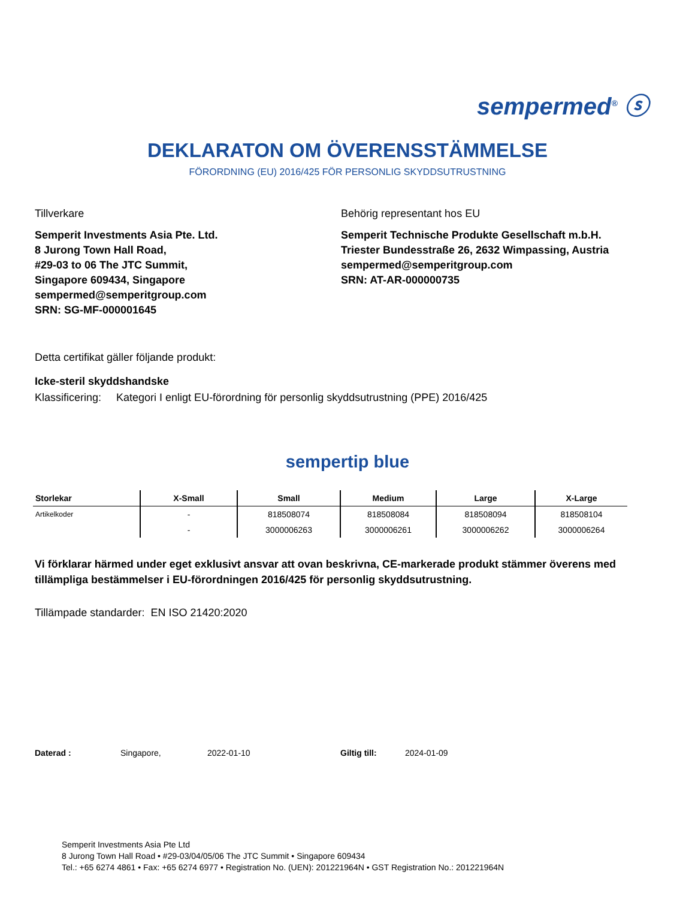sempermed<sup>®</sup> ⓢ
DEKLARATON OM ÖVERENSSTÄMMELSE
FÖRORDNING (EU) 2016/425 FÖR PERSONLIG SKYDDSUTRUSTNING
Tillverkare
Semperit Investments Asia Pte. Ltd.
8 Jurong Town Hall Road,
#29-03 to 06 The JTC Summit,
Singapore 609434, Singapore
sempermed@semperitgroup.com
SRN: SG-MF-000001645
Behörig representant hos EU
Semperit Technische Produkte Gesellschaft m.b.H.
Triester Bundesstraße 26, 2632 Wimpassing, Austria
sempermed@semperitgroup.com
SRN: AT-AR-000000735
Detta certifikat gäller följande produkt:
Icke-steril skyddshandske
Klassificering: Kategori I enligt EU-förordning för personlig skyddsutrustning (PPE) 2016/425
sempertip blue
| Storlekar | X-Small | Small | Medium | Large | X-Large |
| --- | --- | --- | --- | --- | --- |
| Artikelkoder | - | 818508074 | 818508084 | 818508094 | 818508104 |
| | - | 3000006263 | 3000006261 | 3000006262 | 3000006264 |
Vi förklarar härmed under eget exklusivt ansvar att ovan beskrivna, CE-markerade produkt stämmer överens med tillämpliga bestämmelser i EU-förordningen 2016/425 för personlig skyddsutrustning.
Tillämpade standarder: EN ISO 21420:2020
Daterad : Singapore, 2022-01-10 Giltig till: 2024-01-09
Semperit Investments Asia Pte Ltd
8 Jurong Town Hall Road • #29-03/04/05/06 The JTC Summit • Singapore 609434
Tel.: +65 6274 4861 • Fax: +65 6274 6977 • Registration No. (UEN): 201221964N • GST Registration No.: 201221964N